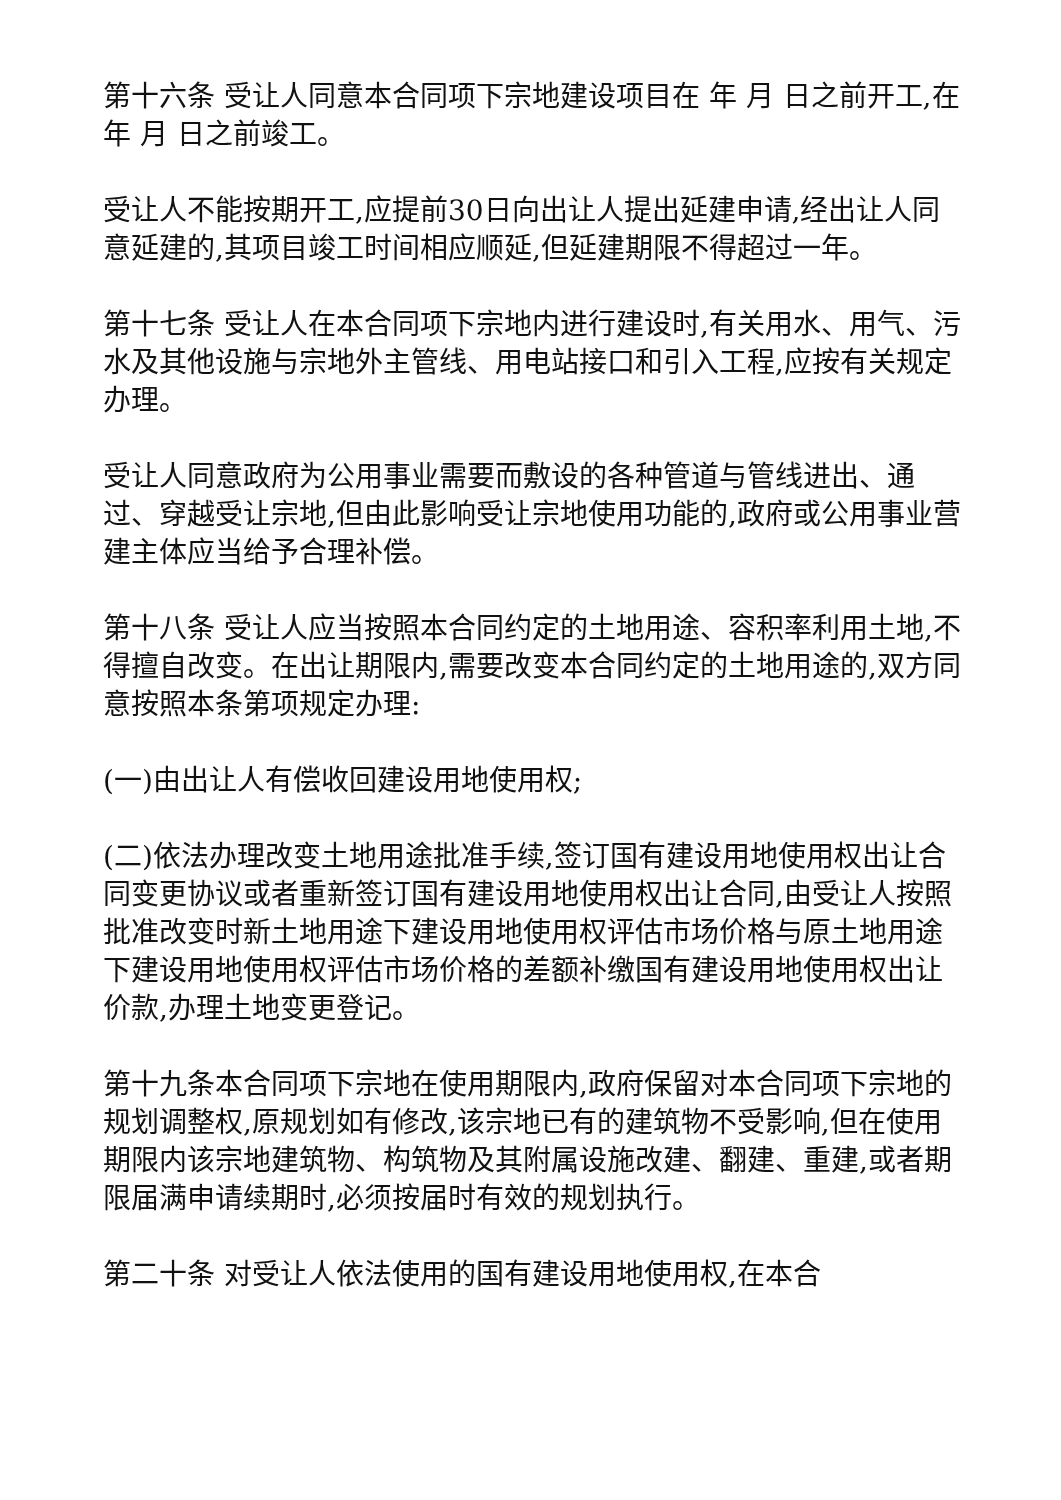第十六条 受让人同意本合同项下宗地建设项目在 年 月 日之前开工,在 年 月 日之前竣工。
受让人不能按期开工,应提前30日向出让人提出延建申请,经出让人同意延建的,其项目竣工时间相应顺延,但延建期限不得超过一年。
第十七条 受让人在本合同项下宗地内进行建设时,有关用水、用气、污水及其他设施与宗地外主管线、用电站接口和引入工程,应按有关规定办理。
受让人同意政府为公用事业需要而敷设的各种管道与管线进出、通过、穿越受让宗地,但由此影响受让宗地使用功能的,政府或公用事业营建主体应当给予合理补偿。
第十八条 受让人应当按照本合同约定的土地用途、容积率利用土地,不得擅自改变。在出让期限内,需要改变本合同约定的土地用途的,双方同意按照本条第项规定办理:
(一)由出让人有偿收回建设用地使用权;
(二)依法办理改变土地用途批准手续,签订国有建设用地使用权出让合同变更协议或者重新签订国有建设用地使用权出让合同,由受让人按照批准改变时新土地用途下建设用地使用权评估市场价格与原土地用途下建设用地使用权评估市场价格的差额补缴国有建设用地使用权出让价款,办理土地变更登记。
第十九条本合同项下宗地在使用期限内,政府保留对本合同项下宗地的规划调整权,原规划如有修改,该宗地已有的建筑物不受影响,但在使用期限内该宗地建筑物、构筑物及其附属设施改建、翻建、重建,或者期限届满申请续期时,必须按届时有效的规划执行。
第二十条 对受让人依法使用的国有建设用地使用权,在本合